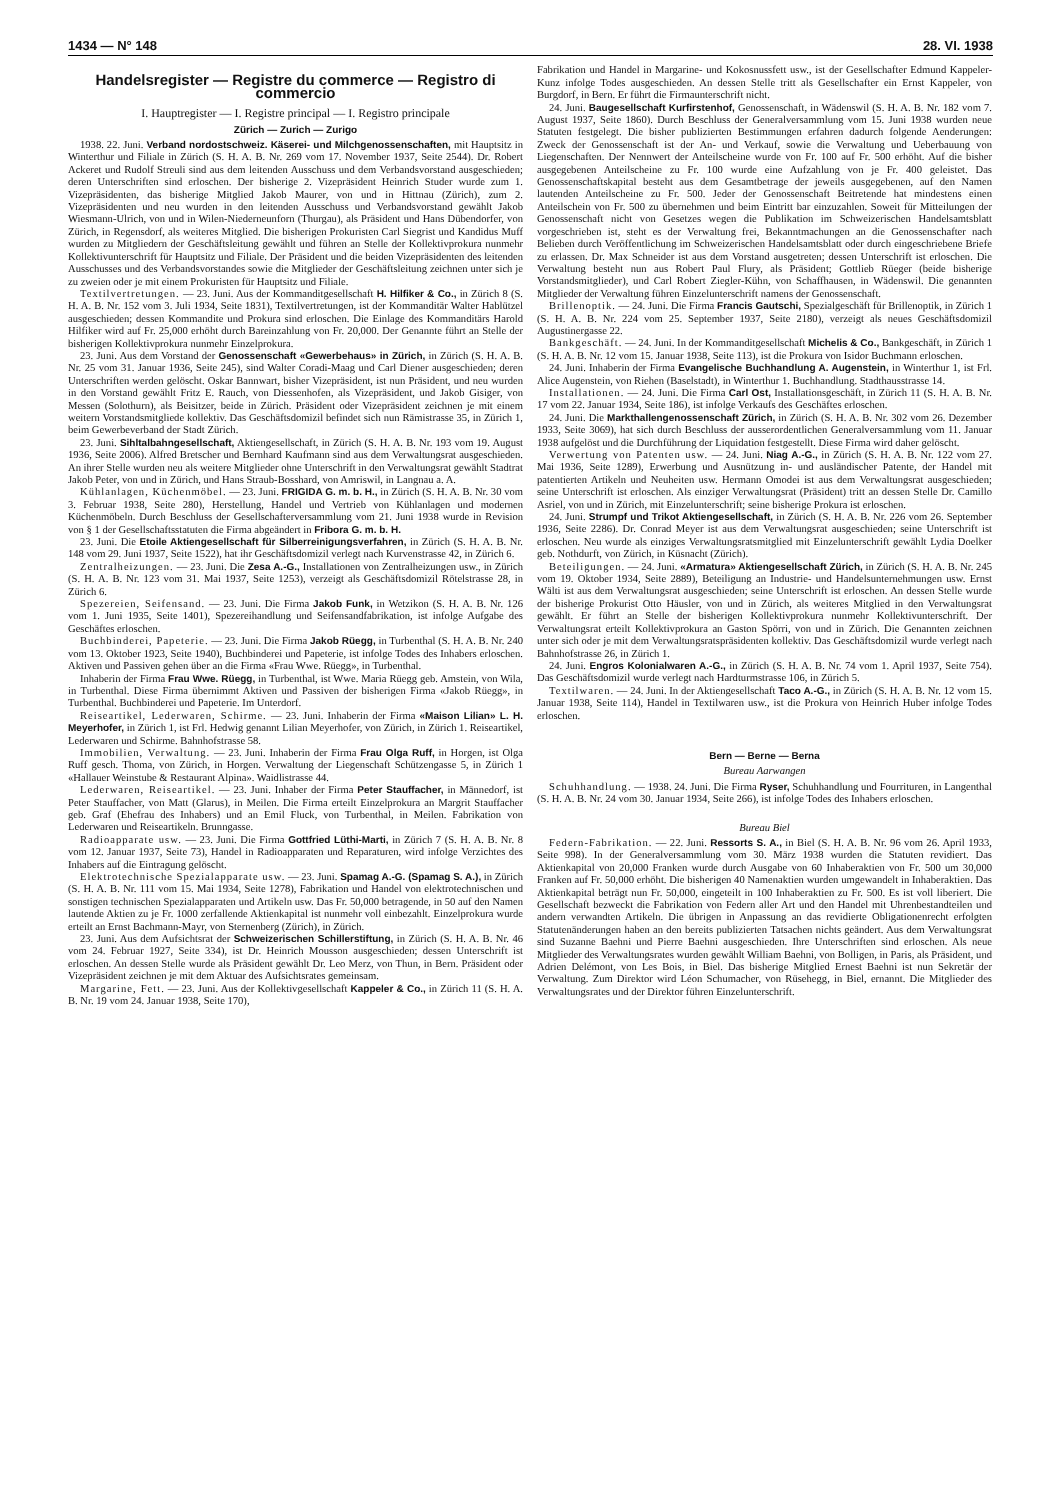1434 — N° 148 28. VI. 1938
Handelsregister — Registre du commerce — Registro di commercio
I. Hauptregister — I. Registre principal — I. Registro principale
Zürich — Zurich — Zurigo
1938. 22. Juni. Verband nordostschweiz. Käserei- und Milchgenossenschaften, mit Hauptsitz in Winterthur und Filiale in Zürich (S. H. A. B. Nr. 269 vom 17. November 1937, Seite 2544). Dr. Robert Ackeret und Rudolf Streuli sind aus dem leitenden Ausschuss und dem Verbandsvorstand ausgeschieden; deren Unterschriften sind erloschen. Der bisherige 2. Vizepräsident Heinrich Studer wurde zum 1. Vizepräsidenten, das bisherige Mitglied Jakob Maurer, von und in Hittnau (Zürich), zum 2. Vizepräsidenten und neu wurden in den leitenden Ausschuss und Verbandsvorstand gewählt Jakob Wiesmann-Ulrich, von und in Wilen-Niederneunforn (Thurgau), als Präsident und Hans Dübendorfer, von Zürich, in Regensdorf, als weiteres Mitglied. Die bisherigen Prokuristen Carl Siegrist und Kandidus Muff wurden zu Mitgliedern der Geschäftsleitung gewählt und führen an Stelle der Kollektivprokura nunmehr Kollektivunterschrift für Hauptsitz und Filiale. Der Präsident und die beiden Vizepräsidenten des leitenden Ausschusses und des Verbandsvorstandes sowie die Mitglieder der Geschäftsleitung zeichnen unter sich je zu zweien oder je mit einem Prokuristen für Hauptsitz und Filiale.
Textilvertretungen. — 23. Juni. Aus der Kommanditgesellschaft H. Hilfiker & Co., in Zürich 8 (S. H. A. B. Nr. 152 vom 3. Juli 1934, Seite 1831), Textilvertretungen, ist der Kommanditär Walter Hablützel ausgeschieden; dessen Kommandite und Prokura sind erloschen. Die Einlage des Kommanditärs Harold Hilfiker wird auf Fr. 25,000 erhöht durch Bareinzahlung von Fr. 20,000. Der Genannte führt an Stelle der bisherigen Kollektivprokura nunmehr Einzelprokura.
23. Juni. Aus dem Vorstand der Genossenschaft «Gewerbehaus» in Zürich, in Zürich (S. H. A. B. Nr. 25 vom 31. Januar 1936, Seite 245), sind Walter Coradi-Maag und Carl Diener ausgeschieden; deren Unterschriften werden gelöscht. Oskar Bannwart, bisher Vizepräsident, ist nun Präsident, und neu wurden in den Vorstand gewählt Fritz E. Rauch, von Diessenhofen, als Vizepräsident, und Jakob Gisiger, von Messen (Solothurn), als Beisitzer, beide in Zürich. Präsident oder Vizepräsident zeichnen je mit einem weitern Vorstandsmitgliede kollektiv. Das Geschäftsdomizil befindet sich nun Rämistrasse 35, in Zürich 1, beim Gewerbeverband der Stadt Zürich.
23. Juni. Sihltalbahngesellschaft, Aktiengesellschaft, in Zürich (S. H. A. B. Nr. 193 vom 19. August 1936, Seite 2006). Alfred Bretscher und Bernhard Kaufmann sind aus dem Verwaltungsrat ausgeschieden. An ihrer Stelle wurden neu als weitere Mitglieder ohne Unterschrift in den Verwaltungsrat gewählt Stadtrat Jakob Peter, von und in Zürich, und Hans Straub-Bosshard, von Amriswil, in Langnau a. A.
Kühlanlagen, Küchenmöbel. — 23. Juni. FRIGIDA G. m. b. H., in Zürich (S. H. A. B. Nr. 30 vom 3. Februar 1938, Seite 280), Herstellung, Handel und Vertrieb von Kühlanlagen und modernen Küchenmöbeln. Durch Beschluss der Gesellschafterversammlung vom 21. Juni 1938 wurde in Revision von § 1 der Gesellschaftsstatuten die Firma abgeändert in Fribora G. m. b. H.
23. Juni. Die Etoile Aktiengesellschaft für Silberreinigungsverfahren, in Zürich (S. H. A. B. Nr. 148 vom 29. Juni 1937, Seite 1522), hat ihr Geschäftsdomizil verlegt nach Kurvenstrasse 42, in Zürich 6.
Zentralheizungen. — 23. Juni. Die Zesa A.-G., Installationen von Zentralheizungen usw., in Zürich (S. H. A. B. Nr. 123 vom 31. Mai 1937, Seite 1253), verzeigt als Geschäftsdomizil Rötelstrasse 28, in Zürich 6.
Spezereien, Seifensand. — 23. Juni. Die Firma Jakob Funk, in Wetzikon (S. H. A. B. Nr. 126 vom 1. Juni 1935, Seite 1401), Spezereihandlung und Seifensandfabrikation, ist infolge Aufgabe des Geschäftes erloschen.
Buchbinderei, Papeterie. — 23. Juni. Die Firma Jakob Rüegg, in Turbenthal (S. H. A. B. Nr. 240 vom 13. Oktober 1923, Seite 1940), Buchbinderei und Papeterie, ist infolge Todes des Inhabers erloschen. Aktiven und Passiven gehen über an die Firma «Frau Wwe. Rüegg», in Turbenthal.
Inhaberin der Firma Frau Wwe. Rüegg, in Turbenthal, ist Wwe. Maria Rüegg geb. Amstein, von Wila, in Turbenthal. Diese Firma übernimmt Aktiven und Passiven der bisherigen Firma «Jakob Rüegg», in Turbenthal. Buchbinderei und Papeterie. Im Unterdorf.
Reiseartikel, Lederwaren, Schirme. — 23. Juni. Inhaberin der Firma «Maison Lilian» L. H. Meyerhofer, in Zürich 1, ist Frl. Hedwig genannt Lilian Meyerhofer, von Zürich, in Zürich 1. Reiseartikel, Lederwaren und Schirme. Bahnhofstrasse 58.
Immobilien, Verwaltung. — 23. Juni. Inhaberin der Firma Frau Olga Ruff, in Horgen, ist Olga Ruff gesch. Thoma, von Zürich, in Horgen. Verwaltung der Liegenschaft Schützengasse 5, in Zürich 1 «Hallauer Weinstube & Restaurant Alpina». Waidlistrasse 44.
Lederwaren, Reiseartikel. — 23. Juni. Inhaber der Firma Peter Stauffacher, in Männedorf, ist Peter Stauffacher, von Matt (Glarus), in Meilen. Die Firma erteilt Einzelprokura an Margrit Stauffacher geb. Graf (Ehefrau des Inhabers) und an Emil Fluck, von Turbenthal, in Meilen. Fabrikation von Lederwaren und Reiseartikeln. Brunngasse.
Radioapparate usw. — 23. Juni. Die Firma Gottfried Lüthi-Marti, in Zürich 7 (S. H. A. B. Nr. 8 vom 12. Januar 1937, Seite 73), Handel in Radioapparaten und Reparaturen, wird infolge Verzichtes des Inhabers auf die Eintragung gelöscht.
Elektrotechnische Spezialapparate usw. — 23. Juni. Spamag A.-G. (Spamag S. A.), in Zürich (S. H. A. B. Nr. 111 vom 15. Mai 1934, Seite 1278), Fabrikation und Handel von elektrotechnischen und sonstigen technischen Spezialapparaten und Artikeln usw. Das Fr. 50,000 betragende, in 50 auf den Namen lautende Aktien zu je Fr. 1000 zerfallende Aktienkapital ist nunmehr voll einbezahlt. Einzelprokura wurde erteilt an Ernst Bachmann-Mayr, von Sternenberg (Zürich), in Zürich.
23. Juni. Aus dem Aufsichtsrat der Schweizerischen Schillerstiftung, in Zürich (S. H. A. B. Nr. 46 vom 24. Februar 1927, Seite 334), ist Dr. Heinrich Mousson ausgeschieden; dessen Unterschrift ist erloschen. An dessen Stelle wurde als Präsident gewählt Dr. Leo Merz, von Thun, in Bern. Präsident oder Vizepräsident zeichnen je mit dem Aktuar des Aufsichtsrates gemeinsam.
Margarine, Fett. — 23. Juni. Aus der Kollektivgesellschaft Kappeler & Co., in Zürich 11 (S. H. A. B. Nr. 19 vom 24. Januar 1938, Seite 170),
Fabrikation und Handel in Margarine- und Kokosnussfett usw., ist der Gesellschafter Edmund Kappeler-Kunz infolge Todes ausgeschieden. An dessen Stelle tritt als Gesellschafter ein Ernst Kappeler, von Burgdorf, in Bern. Er führt die Firmaunterschrift nicht.
24. Juni. Baugesellschaft Kurfirstenhof, Genossenschaft, in Wädenswil (S. H. A. B. Nr. 182 vom 7. August 1937, Seite 1860). Durch Beschluss der Generalversammlung vom 15. Juni 1938 wurden neue Statuten festgelegt. Die bisher publizierten Bestimmungen erfahren dadurch folgende Aenderungen: Zweck der Genossenschaft ist der An- und Verkauf, sowie die Verwaltung und Ueberbauung von Liegenschaften. Der Nennwert der Anteilscheine wurde von Fr. 100 auf Fr. 500 erhöht. Auf die bisher ausgegebenen Anteilscheine zu Fr. 100 wurde eine Aufzahlung von je Fr. 400 geleistet. Das Genossenschaftskapital besteht aus dem Gesamtbetrage der jeweils ausgegebenen, auf den Namen lautenden Anteilscheine zu Fr. 500. Jeder der Genossenschaft Beitretende hat mindestens einen Anteilschein von Fr. 500 zu übernehmen und beim Eintritt bar einzuzahlen. Soweit für Mitteilungen der Genossenschaft nicht von Gesetzes wegen die Publikation im Schweizerischen Handelsamtsblatt vorgeschrieben ist, steht es der Verwaltung frei, Bekanntmachungen an die Genossenschafter nach Belieben durch Veröffentlichung im Schweizerischen Handelsamtsblatt oder durch eingeschriebene Briefe zu erlassen. Dr. Max Schneider ist aus dem Vorstand ausgetreten; dessen Unterschrift ist erloschen. Die Verwaltung besteht nun aus Robert Paul Flury, als Präsident; Gottlieb Rüeger (beide bisherige Vorstandsmitglieder), und Carl Robert Ziegler-Kühn, von Schaffhausen, in Wädenswil. Die genannten Mitglieder der Verwaltung führen Einzelunterschrift namens der Genossenschaft.
Brillenoptik. — 24. Juni. Die Firma Francis Gautschi, Spezialgeschäft für Brillenoptik, in Zürich 1 (S. H. A. B. Nr. 224 vom 25. September 1937, Seite 2180), verzeigt als neues Geschäftsdomizil Augustinergasse 22.
Bankgeschäft. — 24. Juni. In der Kommanditgesellschaft Michelis & Co., Bankgeschäft, in Zürich 1 (S. H. A. B. Nr. 12 vom 15. Januar 1938, Seite 113), ist die Prokura von Isidor Buchmann erloschen.
24. Juni. Inhaberin der Firma Evangelische Buchhandlung A. Augenstein, in Winterthur 1, ist Frl. Alice Augenstein, von Riehen (Baselstadt), in Winterthur 1. Buchhandlung. Stadthausstrasse 14.
Installationen. — 24. Juni. Die Firma Carl Ost, Installationsgeschäft, in Zürich 11 (S. H. A. B. Nr. 17 vom 22. Januar 1934, Seite 186), ist infolge Verkaufs des Geschäftes erloschen.
24. Juni. Die Markthallengenossenschaft Zürich, in Zürich (S. H. A. B. Nr. 302 vom 26. Dezember 1933, Seite 3069), hat sich durch Beschluss der ausserordentlichen Generalversammlung vom 11. Januar 1938 aufgelöst und die Durchführung der Liquidation festgestellt. Diese Firma wird daher gelöscht.
Verwertung von Patenten usw. — 24. Juni. Niag A.-G., in Zürich (S. H. A. B. Nr. 122 vom 27. Mai 1936, Seite 1289), Erwerbung und Ausnützung in- und ausländischer Patente, der Handel mit patentierten Artikeln und Neuheiten usw. Hermann Omodei ist aus dem Verwaltungsrat ausgeschieden; seine Unterschrift ist erloschen. Als einziger Verwaltungsrat (Präsident) tritt an dessen Stelle Dr. Camillo Asriel, von und in Zürich, mit Einzelunterschrift; seine bisherige Prokura ist erloschen.
24. Juni. Strumpf und Trikot Aktiengesellschaft, in Zürich (S. H. A. B. Nr. 226 vom 26. September 1936, Seite 2286). Dr. Conrad Meyer ist aus dem Verwaltungsrat ausgeschieden; seine Unterschrift ist erloschen. Neu wurde als einziges Verwaltungsratsmitglied mit Einzelunterschrift gewählt Lydia Doelker geb. Nothdurft, von Zürich, in Küsnacht (Zürich).
Beteiligungen. — 24. Juni. «Armatura» Aktiengesellschaft Zürich, in Zürich (S. H. A. B. Nr. 245 vom 19. Oktober 1934, Seite 2889), Beteiligung an Industrie- und Handelsunternehmungen usw. Ernst Wälti ist aus dem Verwaltungsrat ausgeschieden; seine Unterschrift ist erloschen. An dessen Stelle wurde der bisherige Prokurist Otto Häusler, von und in Zürich, als weiteres Mitglied in den Verwaltungsrat gewählt. Er führt an Stelle der bisherigen Kollektivprokura nunmehr Kollektivunterschrift. Der Verwaltungsrat erteilt Kollektivprokura an Gaston Spörri, von und in Zürich. Die Genannten zeichnen unter sich oder je mit dem Verwaltungsratspräsidenten kollektiv. Das Geschäftsdomizil wurde verlegt nach Bahnhofstrasse 26, in Zürich 1.
24. Juni. Engros Kolonialwaren A.-G., in Zürich (S. H. A. B. Nr. 74 vom 1. April 1937, Seite 754). Das Geschäftsdomizil wurde verlegt nach Hardturmstrasse 106, in Zürich 5.
Textilwaren. — 24. Juni. In der Aktiengesellschaft Taco A.-G., in Zürich (S. H. A. B. Nr. 12 vom 15. Januar 1938, Seite 114), Handel in Textilwaren usw., ist die Prokura von Heinrich Huber infolge Todes erloschen.
Bern — Berne — Berna
Bureau Aarwangen
Schuhhandlung. — 1938. 24. Juni. Die Firma Ryser, Schuhhandlung und Fourrituren, in Langenthal (S. H. A. B. Nr. 24 vom 30. Januar 1934, Seite 266), ist infolge Todes des Inhabers erloschen.
Bureau Biel
Federn-Fabrikation. — 22. Juni. Ressorts S. A., in Biel (S. H. A. B. Nr. 96 vom 26. April 1933, Seite 998). In der Generalversammlung vom 30. März 1938 wurden die Statuten revidiert. Das Aktienkapital von 20,000 Franken wurde durch Ausgabe von 60 Inhaberaktien von Fr. 500 um 30,000 Franken auf Fr. 50,000 erhöht. Die bisherigen 40 Namenaktien wurden umgewandelt in Inhaberaktien. Das Aktienkapital beträgt nun Fr. 50,000, eingeteilt in 100 Inhaberaktien zu Fr. 500. Es ist voll liberiert. Die Gesellschaft bezweckt die Fabrikation von Federn aller Art und den Handel mit Uhrenbestandteilen und andern verwandten Artikeln. Die übrigen in Anpassung an das revidierte Obligationenrecht erfolgten Statutenänderungen haben an den bereits publizierten Tatsachen nichts geändert. Aus dem Verwaltungsrat sind Suzanne Baehni und Pierre Baehni ausgeschieden. Ihre Unterschriften sind erloschen. Als neue Mitglieder des Verwaltungsrates wurden gewählt William Baehni, von Bolligen, in Paris, als Präsident, und Adrien Delémont, von Les Bois, in Biel. Das bisherige Mitglied Ernest Baehni ist nun Sekretär der Verwaltung. Zum Direktor wird Léon Schumacher, von Rüsehegg, in Biel, ernannt. Die Mitglieder des Verwaltungsrates und der Direktor führen Einzelunterschrift.